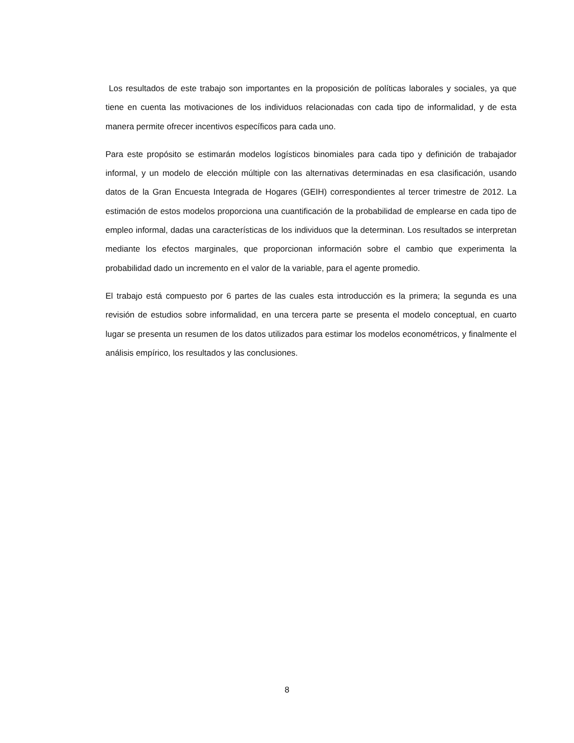Los resultados de este trabajo son importantes en la proposición de políticas laborales y sociales, ya que tiene en cuenta las motivaciones de los individuos relacionadas con cada tipo de informalidad, y de esta manera permite ofrecer incentivos específicos para cada uno.
Para este propósito se estimarán modelos logísticos binomiales para cada tipo y definición de trabajador informal, y un modelo de elección múltiple con las alternativas determinadas en esa clasificación, usando datos de la Gran Encuesta Integrada de Hogares (GEIH) correspondientes al tercer trimestre de 2012. La estimación de estos modelos proporciona una cuantificación de la probabilidad de emplearse en cada tipo de empleo informal, dadas una características de los individuos que la determinan. Los resultados se interpretan mediante los efectos marginales, que proporcionan información sobre el cambio que experimenta la probabilidad dado un incremento en el valor de la variable, para el agente promedio.
El trabajo está compuesto por 6 partes de las cuales esta introducción es la primera; la segunda es una revisión de estudios sobre informalidad, en una tercera parte se presenta el modelo conceptual, en cuarto lugar se presenta un resumen de los datos utilizados para estimar los modelos econométricos, y finalmente el análisis empírico, los resultados y las conclusiones.
8